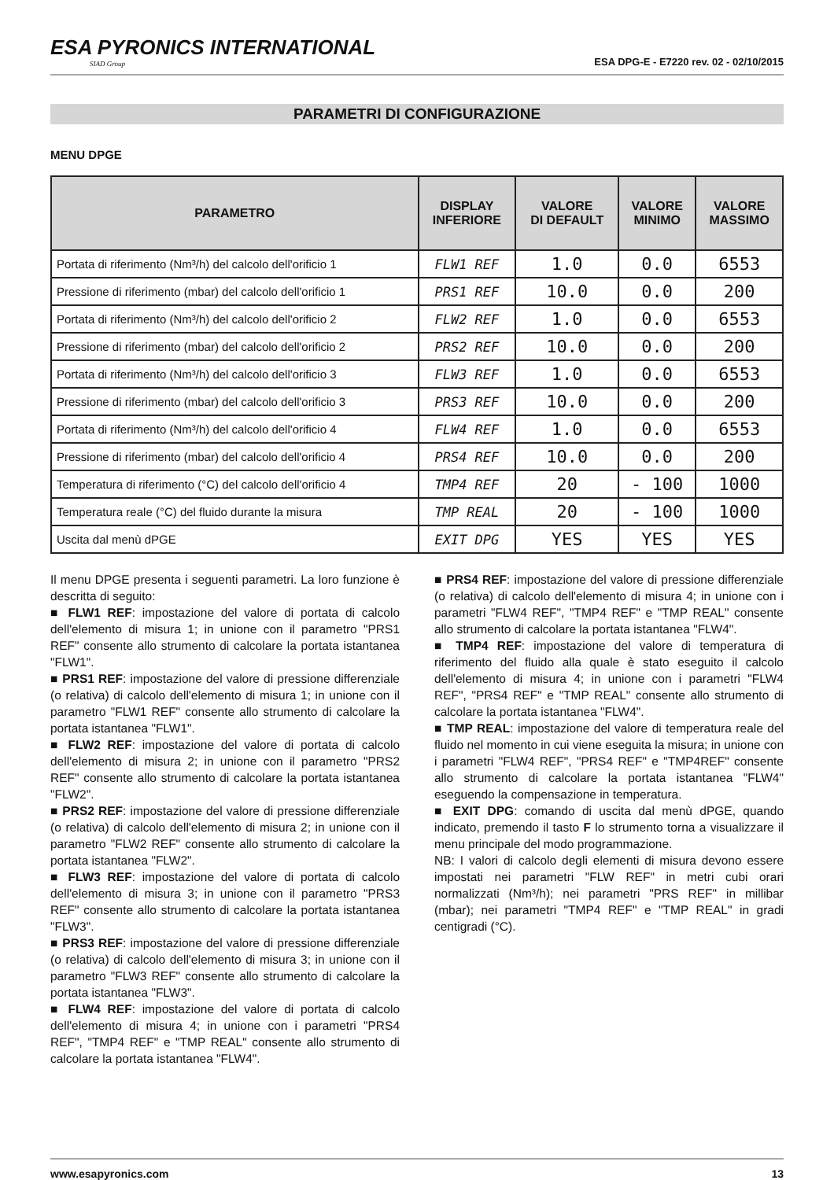ESA PYRONICS INTERNATIONAL
SIAD Group
ESA DPG-E - E7220 rev. 02 - 02/10/2015
PARAMETRI DI CONFIGURAZIONE
MENU DPGE
| PARAMETRO | DISPLAY INFERIORE | VALORE DI DEFAULT | VALORE MINIMO | VALORE MASSIMO |
| --- | --- | --- | --- | --- |
| Portata di riferimento (Nm³/h) del calcolo dell'orificio 1 | FLW1 REF | 1.0 | 0.0 | 6553 |
| Pressione di riferimento (mbar) del calcolo dell'orificio 1 | PRS1 REF | 10.0 | 0.0 | 200 |
| Portata di riferimento (Nm³/h) del calcolo dell'orificio 2 | FLW2 REF | 1.0 | 0.0 | 6553 |
| Pressione di riferimento (mbar) del calcolo dell'orificio 2 | PRS2 REF | 10.0 | 0.0 | 200 |
| Portata di riferimento (Nm³/h) del calcolo dell'orificio 3 | FLW3 REF | 1.0 | 0.0 | 6553 |
| Pressione di riferimento (mbar) del calcolo dell'orificio 3 | PRS3 REF | 10.0 | 0.0 | 200 |
| Portata di riferimento (Nm³/h) del calcolo dell'orificio 4 | FLW4 REF | 1.0 | 0.0 | 6553 |
| Pressione di riferimento (mbar) del calcolo dell'orificio 4 | PRS4 REF | 10.0 | 0.0 | 200 |
| Temperatura di riferimento (°C) del calcolo dell'orificio 4 | TMP4 REF | 20 | - 100 | 1000 |
| Temperatura reale (°C) del fluido durante la misura | TMP REAL | 20 | - 100 | 1000 |
| Uscita dal menù dPGE | EXIT DPG | YES | YES | YES |
Il menu DPGE presenta i seguenti parametri. La loro funzione è descritta di seguito:
■ FLW1 REF: impostazione del valore di portata di calcolo dell'elemento di misura 1; in unione con il parametro "PRS1 REF" consente allo strumento di calcolare la portata istantanea "FLW1".
■ PRS1 REF: impostazione del valore di pressione differenziale (o relativa) di calcolo dell'elemento di misura 1; in unione con il parametro "FLW1 REF" consente allo strumento di calcolare la portata istantanea "FLW1".
■ FLW2 REF: impostazione del valore di portata di calcolo dell'elemento di misura 2; in unione con il parametro "PRS2 REF" consente allo strumento di calcolare la portata istantanea "FLW2".
■ PRS2 REF: impostazione del valore di pressione differenziale (o relativa) di calcolo dell'elemento di misura 2; in unione con il parametro "FLW2 REF" consente allo strumento di calcolare la portata istantanea "FLW2".
■ FLW3 REF: impostazione del valore di portata di calcolo dell'elemento di misura 3; in unione con il parametro "PRS3 REF" consente allo strumento di calcolare la portata istantanea "FLW3".
■ PRS3 REF: impostazione del valore di pressione differenziale (o relativa) di calcolo dell'elemento di misura 3; in unione con il parametro "FLW3 REF" consente allo strumento di calcolare la portata istantanea "FLW3".
■ FLW4 REF: impostazione del valore di portata di calcolo dell'elemento di misura 4; in unione con i parametri "PRS4 REF", "TMP4 REF" e "TMP REAL" consente allo strumento di calcolare la portata istantanea "FLW4".
■ PRS4 REF: impostazione del valore di pressione differenziale (o relativa) di calcolo dell'elemento di misura 4; in unione con i parametri "FLW4 REF", "TMP4 REF" e "TMP REAL" consente allo strumento di calcolare la portata istantanea "FLW4".
■ TMP4 REF: impostazione del valore di temperatura di riferimento del fluido alla quale è stato eseguito il calcolo dell'elemento di misura 4; in unione con i parametri "FLW4 REF", "PRS4 REF" e "TMP REAL" consente allo strumento di calcolare la portata istantanea "FLW4".
■ TMP REAL: impostazione del valore di temperatura reale del fluido nel momento in cui viene eseguita la misura; in unione con i parametri "FLW4 REF", "PRS4 REF" e "TMP4REF" consente allo strumento di calcolare la portata istantanea "FLW4" eseguendo la compensazione in temperatura.
■ EXIT DPG: comando di uscita dal menù dPGE, quando indicato, premendo il tasto F lo strumento torna a visualizzare il menu principale del modo programmazione.
NB: I valori di calcolo degli elementi di misura devono essere impostati nei parametri "FLW REF" in metri cubi orari normalizzati (Nm³/h); nei parametri "PRS REF" in millibar (mbar); nei parametri "TMP4 REF" e "TMP REAL" in gradi centigradi (°C).
www.esapyronics.com 13